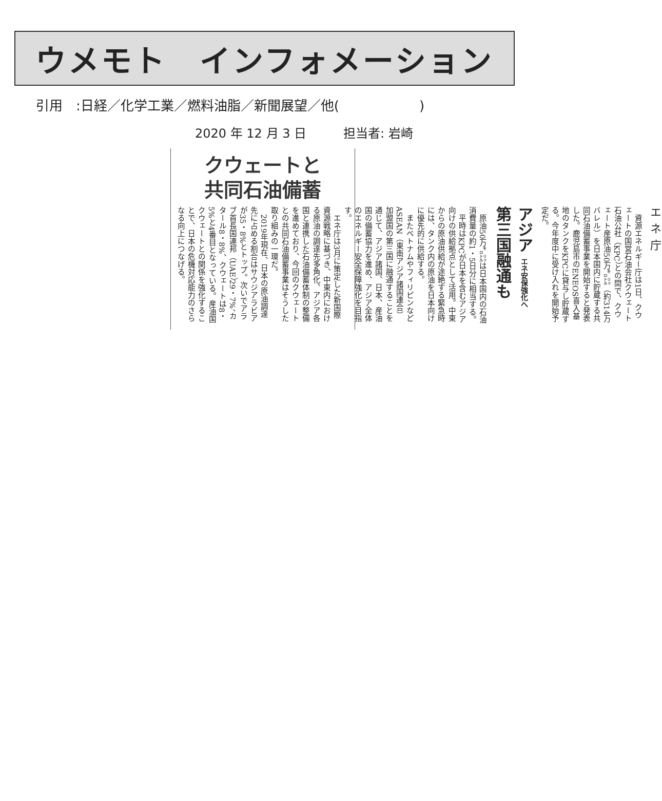ウメモト　インフォメーション
引用　:日経／化学工業／燃料油脂／新聞展望／他(　　　　　　)
2020 年 12 月 3 日　　　担当者: 岩崎
クウェートと
共同石油備蓄
エネ庁
資源エネルギー庁は1日、クウェートの国営石油会社クウェート石油公社（KPC）との間で、クウェート産原油50万㌔㍑（約314万バレル）を日本国内に貯蔵する共同石油備蓄事業を開始すると発表した。鹿児島市のENEOS喜入基地のタンクをKPCに貸与し貯蔵する。今年度中に受け入れを開始予定だ。
アジア エネ安保強化へ 第三国融通も
原油50万㌔㍑は日本国内の石油消費量の約1・5日分に相当する。
平時はKPCが日本を含むアジア向けの供給拠点として活用。中東からの原油供給が途絶する緊急時には、タンク内の原油を日本向けに優先的に供給する。
またベトナムやフィリピンなどASEAN（東南アジア諸国連合）加盟国の第三国に融通することを通じて、アジア諸国、日本、産油国の備蓄協力を進め、アジア全体のエネルギー安全保障強化を目指す。
エネ庁は3月に策定した新国際資源戦略に基づき、中東内における原油の調達先多角化、アジア各国と連携した石油備蓄体制の整備を進めており、今回のクウェートとの共同石油備蓄事業はそうした取り組みの一環だ。
2019年現在、日本の原油調達先に占める割合はサウジアラビアが35・8%とトップ。次いでアラブ首長国連邦（UAE）29・7%、カタール8・8%、クウェートは8・5%と4番目となっている。産油国クウェートとの関係を強化することで、日本の危機対応能力のさらなる向上につなげる。